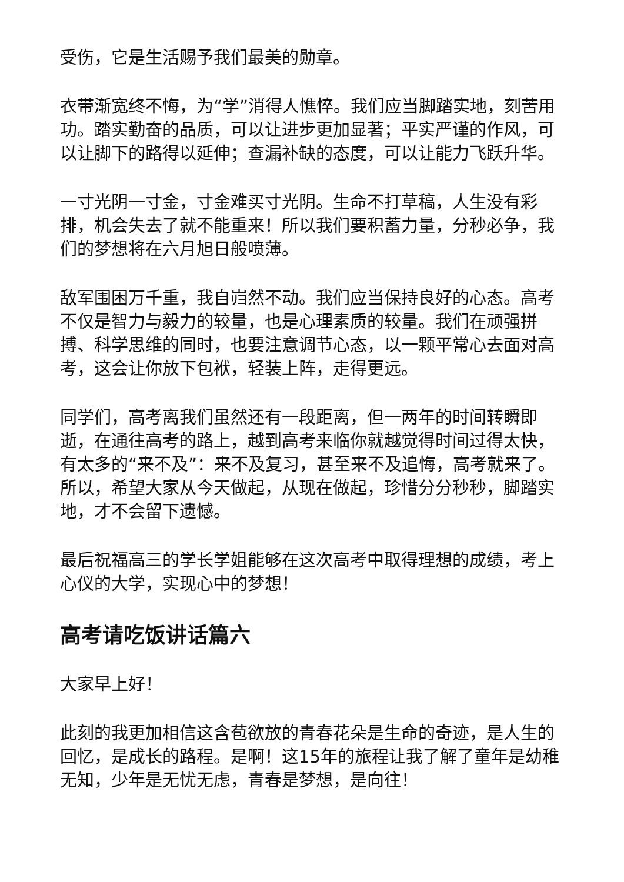受伤，它是生活赐予我们最美的勋章。
衣带渐宽终不悔，为“学”消得人憔悴。我们应当脚踏实地，刻苦用功。踏实勤奋的品质，可以让进步更加显著；平实严谨的作风，可以让脚下的路得以延伸；查漏补缺的态度，可以让能力飞跃升华。
一寸光阴一寸金，寸金难买寸光阴。生命不打草稿，人生没有彩排，机会失去了就不能重来！所以我们要积蓄力量，分秒必争，我们的梦想将在六月旭日般喷薄。
敌军围困万千重，我自岿然不动。我们应当保持良好的心态。高考不仅是智力与毅力的较量，也是心理素质的较量。我们在顽强拼搏、科学思维的同时，也要注意调节心态，以一颗平常心去面对高考，这会让你放下包袱，轻装上阵，走得更远。
同学们，高考离我们虽然还有一段距离，但一两年的时间转瞬即逝，在通往高考的路上，越到高考来临你就越觉得时间过得太快，有太多的“来不及”：来不及复习，甚至来不及追悔，高考就来了。所以，希望大家从今天做起，从现在做起，珍惜分分秒秒，脚踏实地，才不会留下遗憾。
最后祝福高三的学长学姐能够在这次高考中取得理想的成绩，考上心仪的大学，实现心中的梦想！
高考请吃饭讲话篇六
大家早上好！
此刻的我更加相信这含苞欲放的青春花朵是生命的奇迹，是人生的回忆，是成长的路程。是啊！这15年的旅程让我了解了童年是幼稚无知，少年是无忧无虑，青春是梦想，是向往！